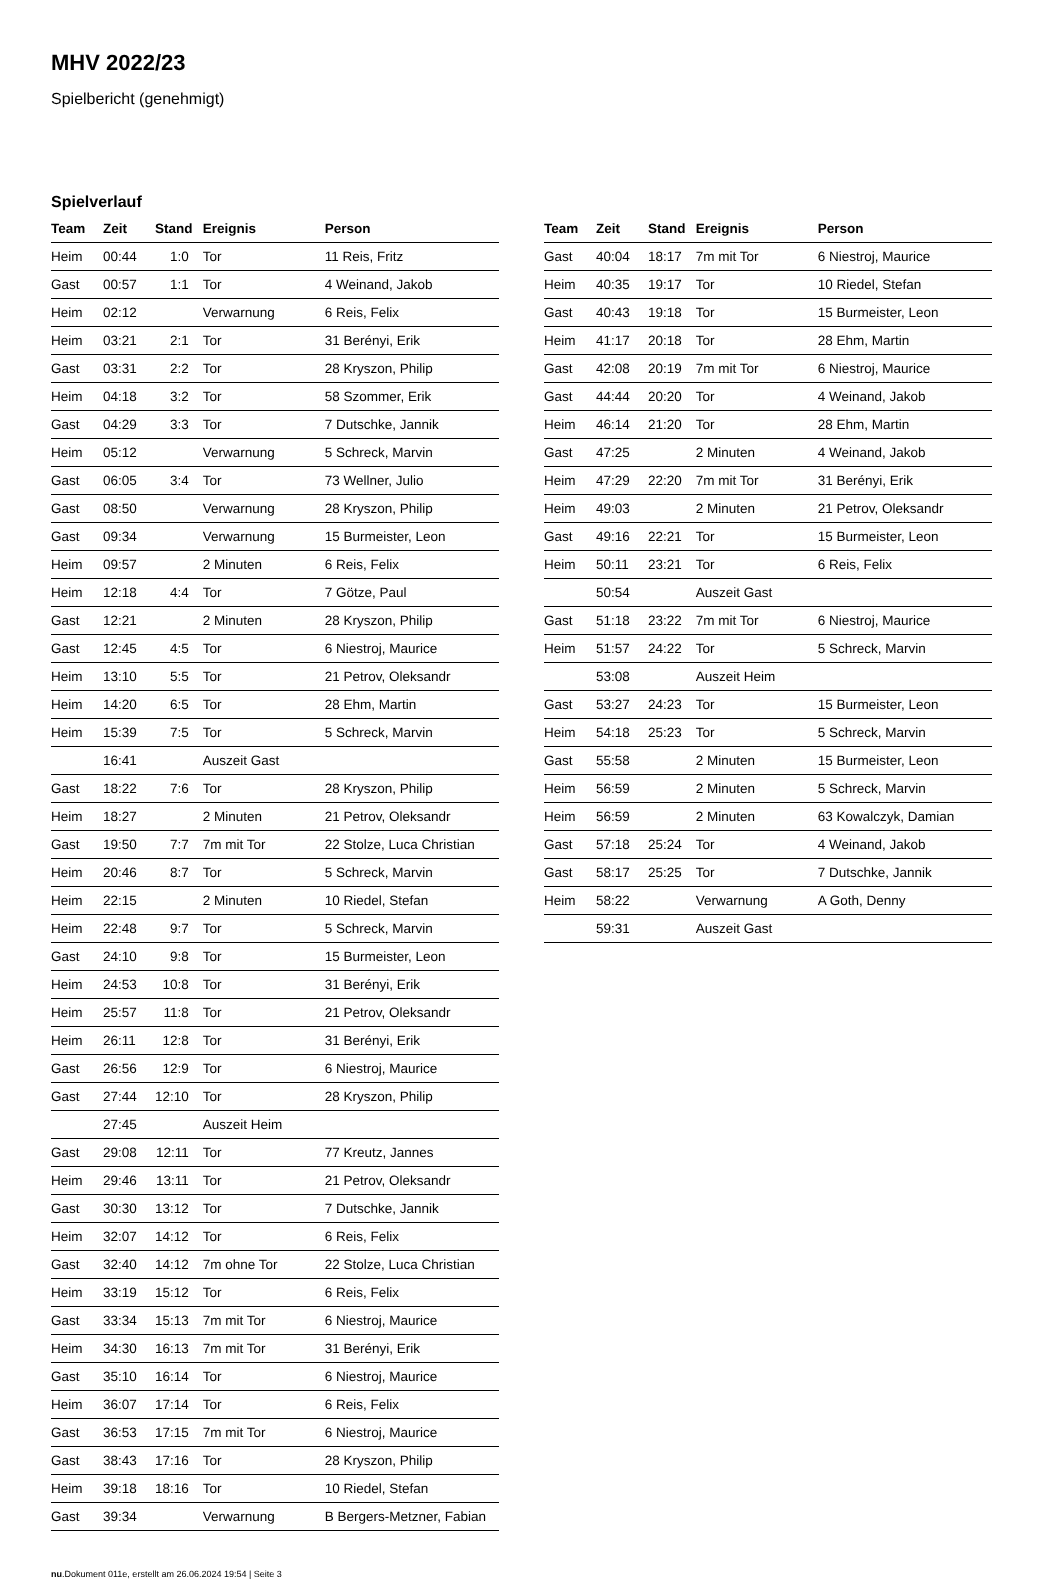MHV 2022/23
Spielbericht (genehmigt)
Spielverlauf
| Team | Zeit | Stand | Ereignis | Person |
| --- | --- | --- | --- | --- |
| Heim | 00:44 | 1:0 | Tor | 11 Reis, Fritz |
| Gast | 00:57 | 1:1 | Tor | 4 Weinand, Jakob |
| Heim | 02:12 | | Verwarnung | 6 Reis, Felix |
| Heim | 03:21 | 2:1 | Tor | 31 Berényi, Erik |
| Gast | 03:31 | 2:2 | Tor | 28 Kryszon, Philip |
| Heim | 04:18 | 3:2 | Tor | 58 Szommer, Erik |
| Gast | 04:29 | 3:3 | Tor | 7 Dutschke, Jannik |
| Heim | 05:12 | | Verwarnung | 5 Schreck, Marvin |
| Gast | 06:05 | 3:4 | Tor | 73 Wellner, Julio |
| Gast | 08:50 | | Verwarnung | 28 Kryszon, Philip |
| Gast | 09:34 | | Verwarnung | 15 Burmeister, Leon |
| Heim | 09:57 | | 2 Minuten | 6 Reis, Felix |
| Heim | 12:18 | 4:4 | Tor | 7 Götze, Paul |
| Gast | 12:21 | | 2 Minuten | 28 Kryszon, Philip |
| Gast | 12:45 | 4:5 | Tor | 6 Niestroj, Maurice |
| Heim | 13:10 | 5:5 | Tor | 21 Petrov, Oleksandr |
| Heim | 14:20 | 6:5 | Tor | 28 Ehm, Martin |
| Heim | 15:39 | 7:5 | Tor | 5 Schreck, Marvin |
| | 16:41 | | Auszeit Gast | |
| Gast | 18:22 | 7:6 | Tor | 28 Kryszon, Philip |
| Heim | 18:27 | | 2 Minuten | 21 Petrov, Oleksandr |
| Gast | 19:50 | 7:7 | 7m mit Tor | 22 Stolze, Luca Christian |
| Heim | 20:46 | 8:7 | Tor | 5 Schreck, Marvin |
| Heim | 22:15 | | 2 Minuten | 10 Riedel, Stefan |
| Heim | 22:48 | 9:7 | Tor | 5 Schreck, Marvin |
| Gast | 24:10 | 9:8 | Tor | 15 Burmeister, Leon |
| Heim | 24:53 | 10:8 | Tor | 31 Berényi, Erik |
| Heim | 25:57 | 11:8 | Tor | 21 Petrov, Oleksandr |
| Heim | 26:11 | 12:8 | Tor | 31 Berényi, Erik |
| Gast | 26:56 | 12:9 | Tor | 6 Niestroj, Maurice |
| Gast | 27:44 | 12:10 | Tor | 28 Kryszon, Philip |
| | 27:45 | | Auszeit Heim | |
| Gast | 29:08 | 12:11 | Tor | 77 Kreutz, Jannes |
| Heim | 29:46 | 13:11 | Tor | 21 Petrov, Oleksandr |
| Gast | 30:30 | 13:12 | Tor | 7 Dutschke, Jannik |
| Heim | 32:07 | 14:12 | Tor | 6 Reis, Felix |
| Gast | 32:40 | 14:12 | 7m ohne Tor | 22 Stolze, Luca Christian |
| Heim | 33:19 | 15:12 | Tor | 6 Reis, Felix |
| Gast | 33:34 | 15:13 | 7m mit Tor | 6 Niestroj, Maurice |
| Heim | 34:30 | 16:13 | 7m mit Tor | 31 Berényi, Erik |
| Gast | 35:10 | 16:14 | Tor | 6 Niestroj, Maurice |
| Heim | 36:07 | 17:14 | Tor | 6 Reis, Felix |
| Gast | 36:53 | 17:15 | 7m mit Tor | 6 Niestroj, Maurice |
| Gast | 38:43 | 17:16 | Tor | 28 Kryszon, Philip |
| Heim | 39:18 | 18:16 | Tor | 10 Riedel, Stefan |
| Gast | 39:34 | | Verwarnung | B Bergers-Metzner, Fabian |
| Team | Zeit | Stand | Ereignis | Person |
| --- | --- | --- | --- | --- |
| Gast | 40:04 | 18:17 | 7m mit Tor | 6 Niestroj, Maurice |
| Heim | 40:35 | 19:17 | Tor | 10 Riedel, Stefan |
| Gast | 40:43 | 19:18 | Tor | 15 Burmeister, Leon |
| Heim | 41:17 | 20:18 | Tor | 28 Ehm, Martin |
| Gast | 42:08 | 20:19 | 7m mit Tor | 6 Niestroj, Maurice |
| Gast | 44:44 | 20:20 | Tor | 4 Weinand, Jakob |
| Heim | 46:14 | 21:20 | Tor | 28 Ehm, Martin |
| Gast | 47:25 | | 2 Minuten | 4 Weinand, Jakob |
| Heim | 47:29 | 22:20 | 7m mit Tor | 31 Berényi, Erik |
| Heim | 49:03 | | 2 Minuten | 21 Petrov, Oleksandr |
| Gast | 49:16 | 22:21 | Tor | 15 Burmeister, Leon |
| Heim | 50:11 | 23:21 | Tor | 6 Reis, Felix |
| | 50:54 | | Auszeit Gast | |
| Gast | 51:18 | 23:22 | 7m mit Tor | 6 Niestroj, Maurice |
| Heim | 51:57 | 24:22 | Tor | 5 Schreck, Marvin |
| | 53:08 | | Auszeit Heim | |
| Gast | 53:27 | 24:23 | Tor | 15 Burmeister, Leon |
| Heim | 54:18 | 25:23 | Tor | 5 Schreck, Marvin |
| Gast | 55:58 | | 2 Minuten | 15 Burmeister, Leon |
| Heim | 56:59 | | 2 Minuten | 5 Schreck, Marvin |
| Heim | 56:59 | | 2 Minuten | 63 Kowalczyk, Damian |
| Gast | 57:18 | 25:24 | Tor | 4 Weinand, Jakob |
| Gast | 58:17 | 25:25 | Tor | 7 Dutschke, Jannik |
| Heim | 58:22 | | Verwarnung | A Goth, Denny |
| | 59:31 | | Auszeit Gast | |
nu.Dokument 011e, erstellt am 26.06.2024 19:54 | Seite 3